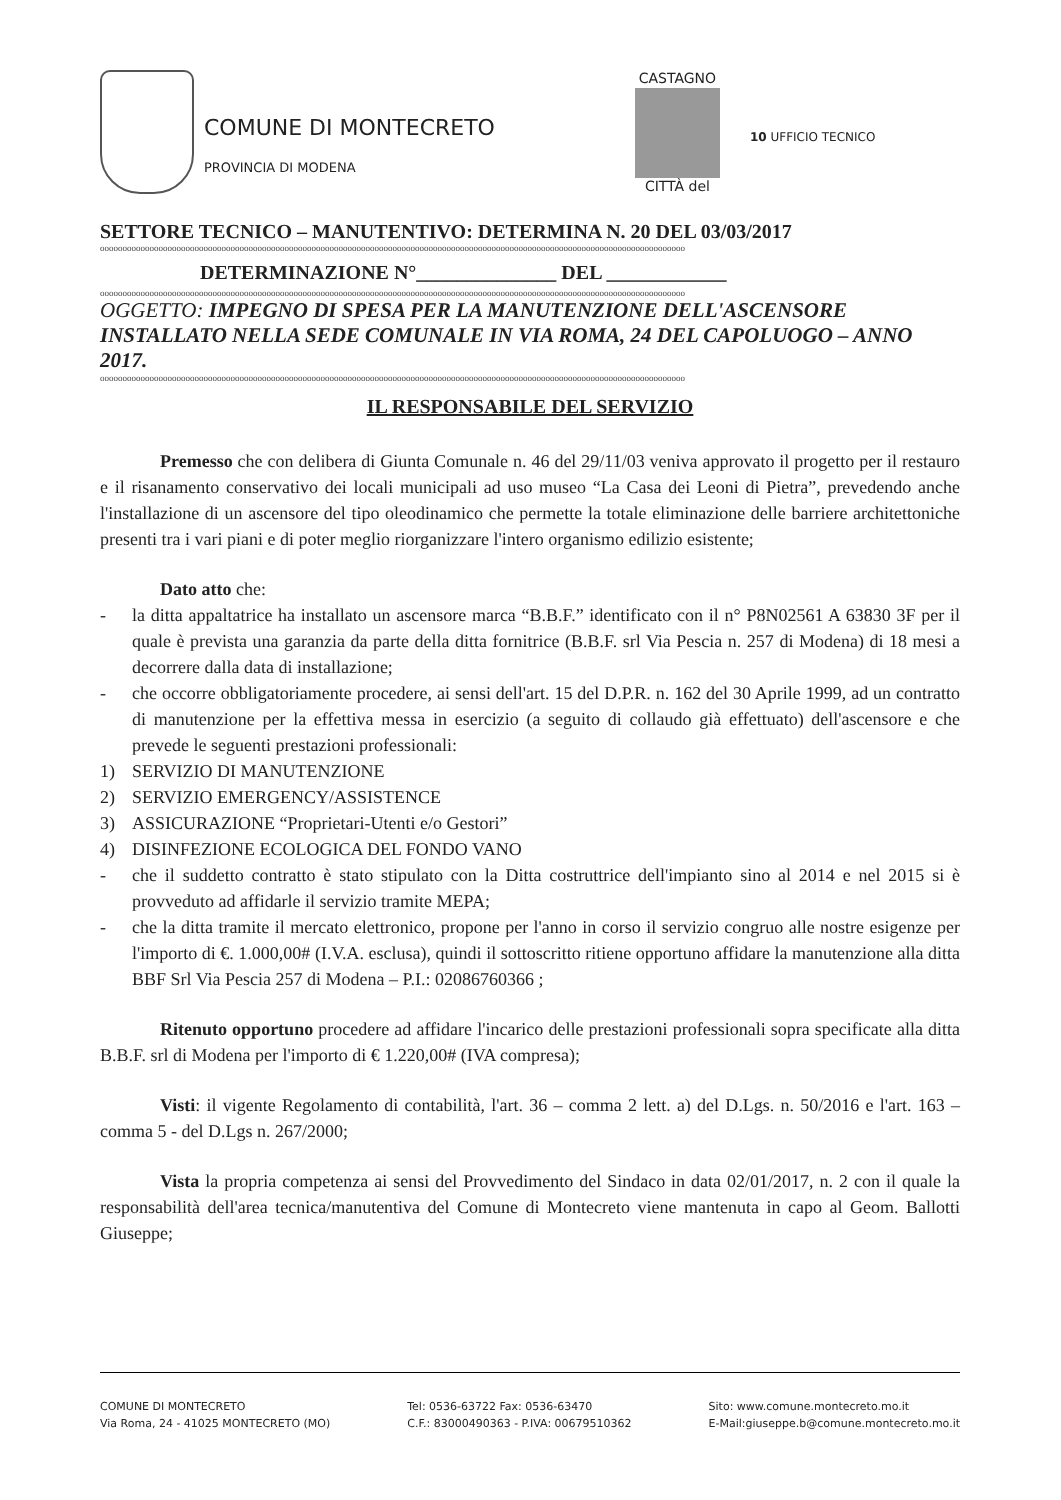COMUNE DI MONTECRETO
PROVINCIA DI MODENA
CASTAGNO
CITTÀ del
10 UFFICIO TECNICO
SETTORE TECNICO – MANUTENTIVO: DETERMINA N. 20 DEL 03/03/2017
oooooooooooooooooooooooooooooooooooooooooooooooooooooooooooooooooooooooooooooooooooooooooooooooooooooooooooooooooooooooooooooooooo
DETERMINAZIONE N°______________ DEL ____________
oooooooooooooooooooooooooooooooooooooooooooooooooooooooooooooooooooooooooooooooooooooooooooooooooooooooooooooooooooooooooooooooooo
OGGETTO: IMPEGNO DI SPESA PER LA MANUTENZIONE DELL'ASCENSORE INSTALLATO NELLA SEDE COMUNALE IN VIA ROMA, 24 DEL CAPOLUOGO – ANNO 2017.
oooooooooooooooooooooooooooooooooooooooooooooooooooooooooooooooooooooooooooooooooooooooooooooooooooooooooooooooooooooooooooooooooo
IL RESPONSABILE DEL SERVIZIO
Premesso che con delibera di Giunta Comunale n. 46 del 29/11/03 veniva approvato il progetto per il restauro e il risanamento conservativo dei locali municipali ad uso museo “La Casa dei Leoni di Pietra”, prevedendo anche l'installazione di un ascensore del tipo oleodinamico che permette la totale eliminazione delle barriere architettoniche presenti tra i vari piani e di poter meglio riorganizzare l'intero organismo edilizio esistente;
Dato atto che:
- la ditta appaltatrice ha installato un ascensore marca “B.B.F.” identificato con il n° P8N02561 A 63830 3F per il quale è prevista una garanzia da parte della ditta fornitrice (B.B.F. srl Via Pescia n. 257 di Modena) di 18 mesi a decorrere dalla data di installazione;
- che occorre obbligatoriamente procedere, ai sensi dell'art. 15 del D.P.R. n. 162 del 30 Aprile 1999, ad un contratto di manutenzione per la effettiva messa in esercizio (a seguito di collaudo già effettuato) dell'ascensore e che prevede le seguenti prestazioni professionali:
1) SERVIZIO DI MANUTENZIONE
2) SERVIZIO EMERGENCY/ASSISTENCE
3) ASSICURAZIONE “Proprietari-Utenti e/o Gestori”
4) DISINFEZIONE ECOLOGICA DEL FONDO VANO
- che il suddetto contratto è stato stipulato con la Ditta costruttrice dell'impianto sino al 2014 e nel 2015 si è provveduto ad affidarle il servizio tramite MEPA;
- che la ditta tramite il mercato elettronico, propone per l'anno in corso il servizio congruo alle nostre esigenze per l'importo di €. 1.000,00# (I.V.A. esclusa), quindi il sottoscritto ritiene opportuno affidare la manutenzione alla ditta BBF Srl Via Pescia 257 di Modena – P.I.: 02086760366 ;
Ritenuto opportuno procedere ad affidare l'incarico delle prestazioni professionali sopra specificate alla ditta B.B.F. srl di Modena per l'importo di € 1.220,00# (IVA compresa);
Visti: il vigente Regolamento di contabilità, l'art. 36 – comma 2 lett. a) del D.Lgs. n. 50/2016 e l'art. 163 – comma 5 - del D.Lgs n. 267/2000;
Vista la propria competenza ai sensi del Provvedimento del Sindaco in data 02/01/2017, n. 2 con il quale la responsabilità dell'area tecnica/manutentiva del Comune di Montecreto viene mantenuta in capo al Geom. Ballotti Giuseppe;
COMUNE DI MONTECRETO
Via Roma, 24 - 41025 MONTECRETO (MO)
Tel: 0536-63722 Fax: 0536-63470
C.F.: 83000490363 - P.IVA: 00679510362
Sito: www.comune.montecreto.mo.it
E-Mail:giuseppe.b@comune.montecreto.mo.it